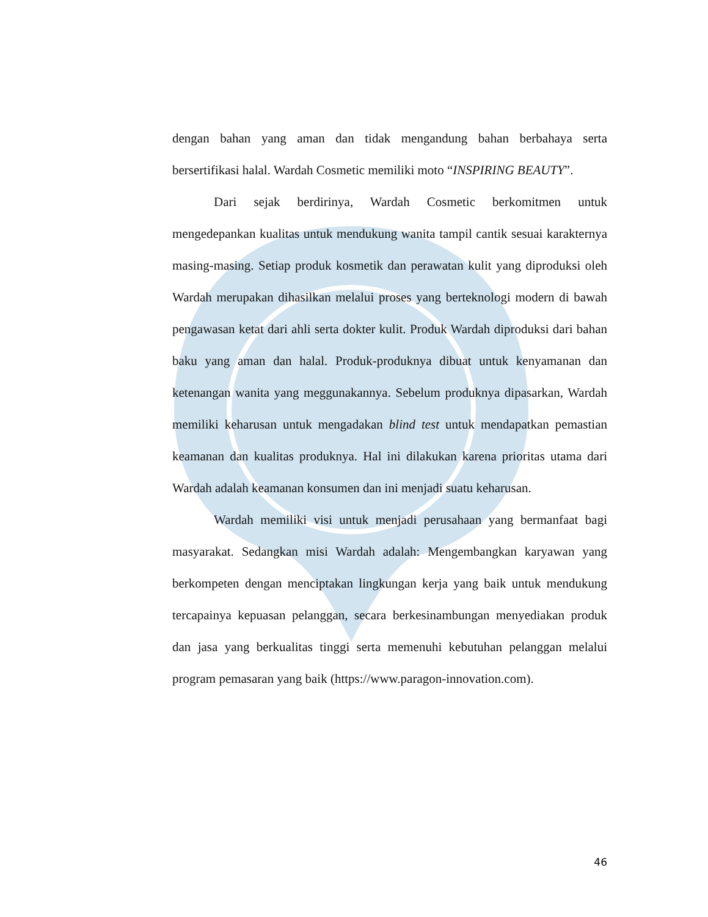dengan bahan yang aman dan tidak mengandung bahan berbahaya serta bersertifikasi halal. Wardah Cosmetic memiliki moto “INSPIRING BEAUTY”.
Dari sejak berdirinya, Wardah Cosmetic berkomitmen untuk mengedepankan kualitas untuk mendukung wanita tampil cantik sesuai karakternya masing-masing. Setiap produk kosmetik dan perawatan kulit yang diproduksi oleh Wardah merupakan dihasilkan melalui proses yang berteknologi modern di bawah pengawasan ketat dari ahli serta dokter kulit. Produk Wardah diproduksi dari bahan baku yang aman dan halal. Produk-produknya dibuat untuk kenyamanan dan ketenangan wanita yang meggunakannya. Sebelum produknya dipasarkan, Wardah memiliki keharusan untuk mengadakan blind test untuk mendapatkan pemastian keamanan dan kualitas produknya. Hal ini dilakukan karena prioritas utama dari Wardah adalah keamanan konsumen dan ini menjadi suatu keharusan.
Wardah memiliki visi untuk menjadi perusahaan yang bermanfaat bagi masyarakat. Sedangkan misi Wardah adalah: Mengembangkan karyawan yang berkompeten dengan menciptakan lingkungan kerja yang baik untuk mendukung tercapainya kepuasan pelanggan, secara berkesinambungan menyediakan produk dan jasa yang berkualitas tinggi serta memenuhi kebutuhan pelanggan melalui program pemasaran yang baik (https://www.paragon-innovation.com).
46